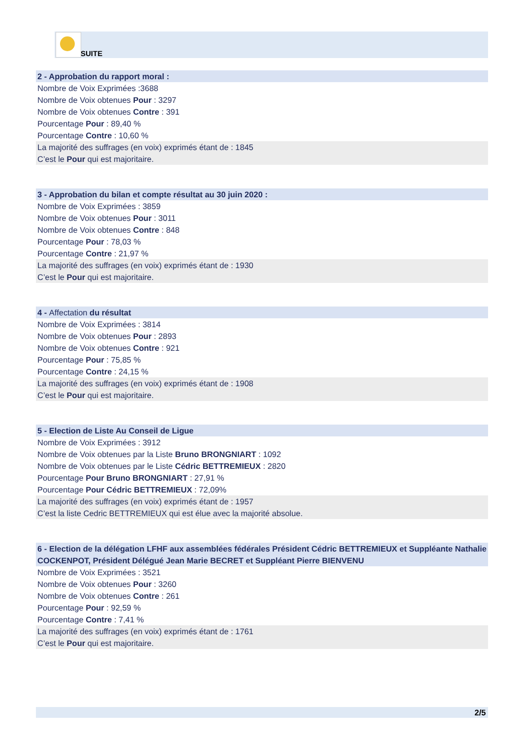SUITE
2 - Approbation du rapport moral :
Nombre de Voix Exprimées :3688
Nombre de Voix obtenues Pour : 3297
Nombre de Voix obtenues Contre : 391
Pourcentage Pour : 89,40 %
Pourcentage Contre : 10,60 %
La majorité des suffrages (en voix) exprimés étant de : 1845
C’est le Pour qui est majoritaire.
3 - Approbation du bilan et compte résultat au 30 juin 2020 :
Nombre de Voix Exprimées : 3859
Nombre de Voix obtenues Pour : 3011
Nombre de Voix obtenues Contre : 848
Pourcentage Pour : 78,03 %
Pourcentage Contre : 21,97 %
La majorité des suffrages (en voix) exprimés étant de : 1930
C’est le Pour qui est majoritaire.
4 - Affectation du résultat
Nombre de Voix Exprimées : 3814
Nombre de Voix obtenues Pour : 2893
Nombre de Voix obtenues Contre : 921
Pourcentage Pour : 75,85 %
Pourcentage Contre : 24,15 %
La majorité des suffrages (en voix) exprimés étant de : 1908
C’est le Pour qui est majoritaire.
5 - Election de Liste Au Conseil de Ligue
Nombre de Voix Exprimées : 3912
Nombre de Voix obtenues par la Liste Bruno BRONGNIART : 1092
Nombre de Voix obtenues par le Liste Cédric BETTREMIEUX : 2820
Pourcentage Pour Bruno BRONGNIART : 27,91 %
Pourcentage Pour Cédric BETTREMIEUX : 72,09%
La majorité des suffrages (en voix) exprimés étant de : 1957
C’est la liste Cedric BETTREMIEUX qui est élue avec la majorité absolue.
6 - Election de la délégation LFHF aux assemblées fédérales Président Cédric BETTREMIEUX et Suppléante Nathalie COCKENPOT, Président Délégué Jean Marie BECRET et Suppléant Pierre BIENVENU
Nombre de Voix Exprimées : 3521
Nombre de Voix obtenues Pour : 3260
Nombre de Voix obtenues Contre : 261
Pourcentage Pour : 92,59 %
Pourcentage Contre : 7,41 %
La majorité des suffrages (en voix) exprimés étant de : 1761
C’est le Pour qui est majoritaire.
2/5